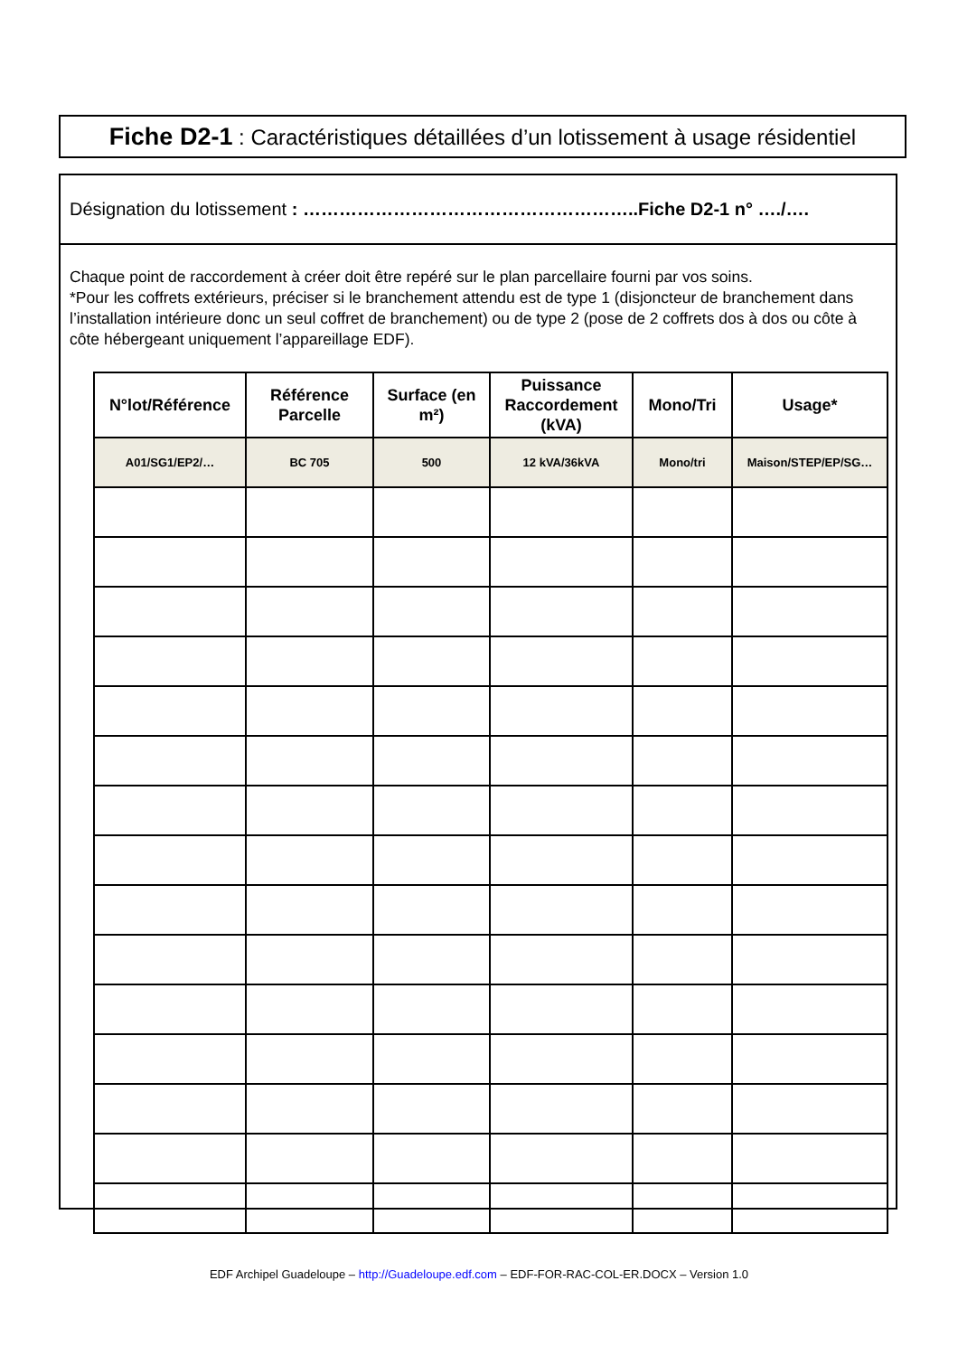Fiche D2-1 : Caractéristiques détaillées d’un lotissement à usage résidentiel
Désignation du lotissement : ………………………………………………..Fiche D2-1 n° …./….
Chaque point de raccordement à créer doit être repéré sur le plan parcellaire fourni par vos soins.
*Pour les coffrets extérieurs, préciser si le branchement attendu est de type 1 (disjoncteur de branchement dans l’installation intérieure donc un seul coffret de branchement) ou de type 2 (pose de 2 coffrets dos à dos ou côte à côte hébergeant uniquement l’appareillage EDF).
| N°lot/Référence | Référence Parcelle | Surface (en m²) | Puissance Raccordement (kVA) | Mono/Tri | Usage* |
| --- | --- | --- | --- | --- | --- |
| A01/SG1/EP2/… | BC 705 | 500 | 12 kVA/36kVA | Mono/tri | Maison/STEP/EP/SG… |
EDF Archipel Guadeloupe – http://Guadeloupe.edf.com – EDF-FOR-RAC-COL-ER.DOCX – Version 1.0